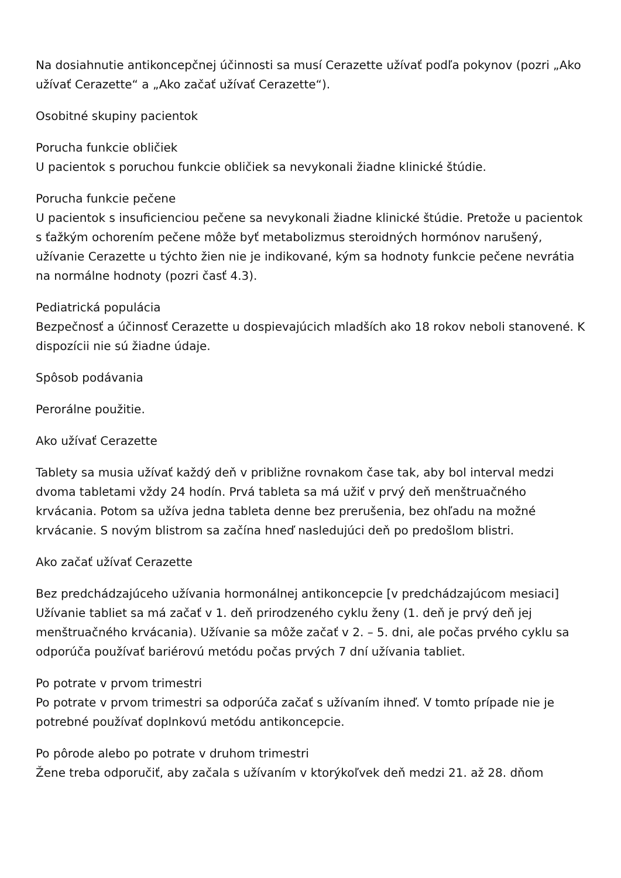Na dosiahnutie antikoncepčnej účinnosti sa musí Cerazette užívať podľa pokynov (pozri „Ako užívať Cerazette“ a „Ako začať užívať Cerazette“).
Osobitné skupiny pacientok
Porucha funkcie obličiek
U pacientok s poruchou funkcie obličiek sa nevykonali žiadne klinické štúdie.
Porucha funkcie pečene
U pacientok s insuficienciou pečene sa nevykonali žiadne klinické štúdie. Pretože u pacientok s ťažkým ochorením pečene môže byť metabolizmus steroidných hormónov narušený, užívanie Cerazette u týchto žien nie je indikované, kým sa hodnoty funkcie pečene nevrátia na normálne hodnoty (pozri časť 4.3).
Pediatrická populácia
Bezpečnosť a účinnosť Cerazette u dospievajúcich mladších ako 18 rokov neboli stanovené. K dispozícii nie sú žiadne údaje.
Spôsob podávania
Perorálne použitie.
Ako užívať Cerazette
Tablety sa musia užívať každý deň v približne rovnakom čase tak, aby bol interval medzi dvoma tabletami vždy 24 hodín. Prvá tableta sa má užiť v prvý deň menštruačného krvácania. Potom sa užíva jedna tableta denne bez prerušenia, bez ohľadu na možné krvácanie. S novým blistrom sa začína hneď nasledujúci deň po predošlom blistri.
Ako začať užívať Cerazette
Bez predchádzajúceho užívania hormonálnej antikoncepcie [v predchádzajúcom mesiaci]
Užívanie tabliet sa má začať v 1. deň prirodzeného cyklu ženy (1. deň je prvý deň jej menštruačného krvácania). Užívanie sa môže začať v 2. – 5. dni, ale počas prvého cyklu sa odporúča používať bariérovú metódu počas prvých 7 dní užívania tabliet.
Po potrate v prvom trimestri
Po potrate v prvom trimestri sa odporúča začať s užívaním ihneď. V tomto prípade nie je potrebné používať doplnkovú metódu antikoncepcie.
Po pôrode alebo po potrate v druhom trimestri
Žene treba odporučiť, aby začala s užívaním v ktorýkoľvek deň medzi 21. až 28. dňom